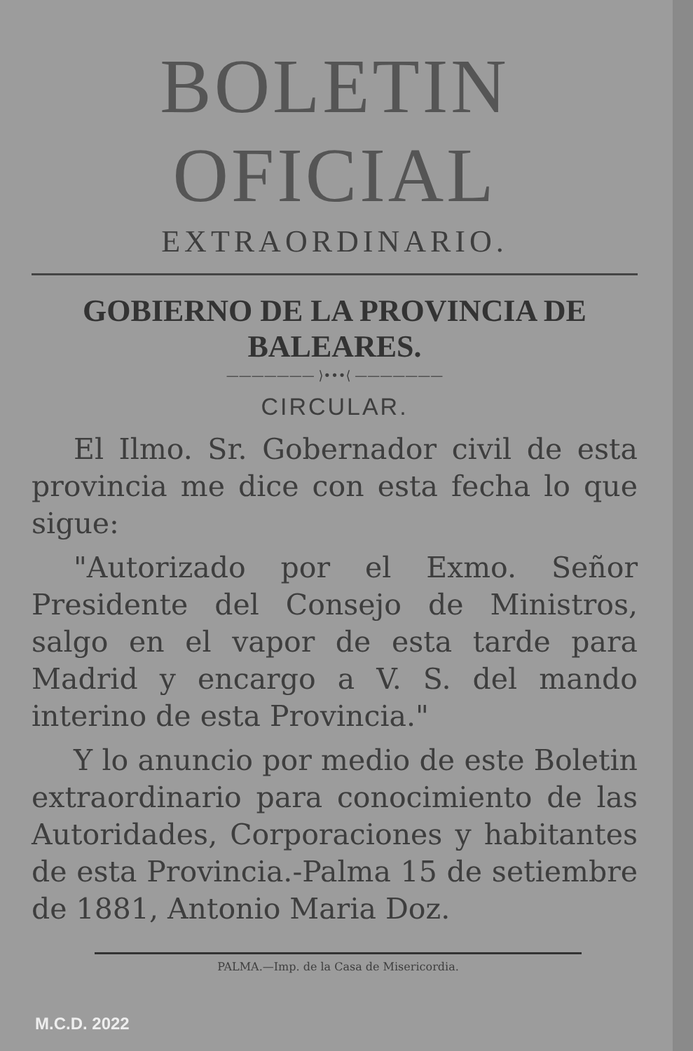BOLETIN OFICIAL
EXTRAORDINARIO.
GOBIERNO DE LA PROVINCIA DE BALEARES.
——————— ⟩•••⟨ ———————
CIRCULAR.
El Ilmo. Sr. Gobernador civil de esta provincia me dice con esta fecha lo que sigue:
"Autorizado por el Exmo. Señor Presidente del Consejo de Ministros, salgo en el vapor de esta tarde para Madrid y encargo a V. S. del mando interino de esta Provincia."
Y lo anuncio por medio de este Boletin extraordinario para conocimiento de las Autoridades, Corporaciones y habitantes de esta Provincia.-Palma 15 de setiembre de 1881, Antonio Maria Doz.
PALMA.—Imp. de la Casa de Misericordia.
M.C.D. 2022